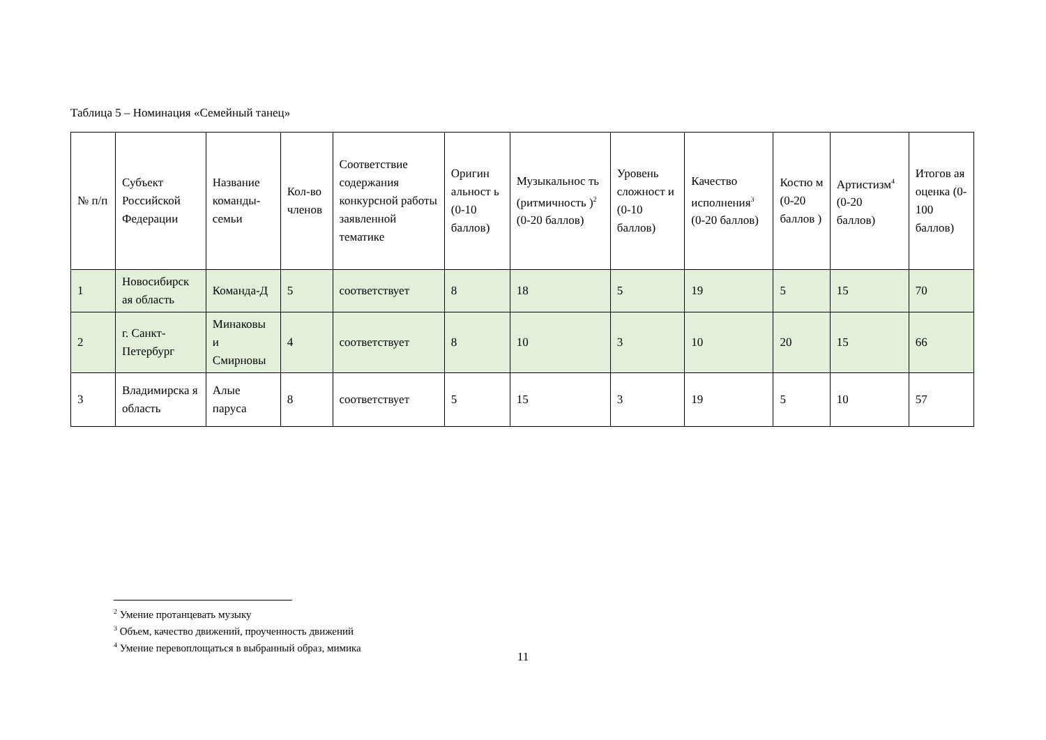Таблица 5 – Номинация «Семейный танец»
| № п/п | Субъект Российской Федерации | Название команды-семьи | Кол-во членов | Соответствие содержания конкурсной работы заявленной тематике | Оригин альност ь (0-10 баллов) | Музыкальнос ть (ритмичность )<sup>2</sup> (0-20 баллов) | Уровень сложност и (0-10 баллов) | Качество исполнения<sup>3</sup> (0-20 баллов) | Костю м (0-20 баллов ) | Артистизм<sup>4</sup> (0-20 баллов) | Итогов ая оценка (0-100 баллов) |
| --- | --- | --- | --- | --- | --- | --- | --- | --- | --- | --- | --- |
| 1 | Новосибирск ая область | Команда-Д | 5 | соответствует | 8 | 18 | 5 | 19 | 5 | 15 | 70 |
| 2 | г. Санкт-Петербург | Минаковы и Смирновы | 4 | соответствует | 8 | 10 | 3 | 10 | 20 | 15 | 66 |
| 3 | Владимирска я область | Алые паруса | 8 | соответствует | 5 | 15 | 3 | 19 | 5 | 10 | 57 |
<sup>2</sup> Умение протанцевать музыку
<sup>3</sup> Объем, качество движений, проученность движений
<sup>4</sup> Умение перевоплощаться в выбранный образ, мимика
11